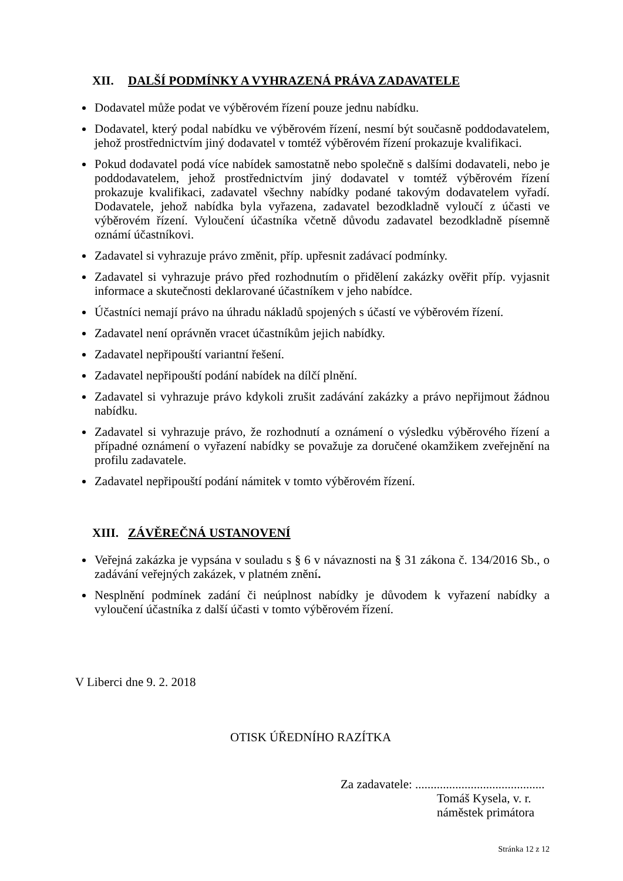XII. DALŠÍ PODMÍNKY A VYHRAZENÁ PRÁVA ZADAVATELE
Dodavatel může podat ve výběrovém řízení pouze jednu nabídku.
Dodavatel, který podal nabídku ve výběrovém řízení, nesmí být současně poddodavatelem, jehož prostřednictvím jiný dodavatel v tomtéž výběrovém řízení prokazuje kvalifikaci.
Pokud dodavatel podá více nabídek samostatně nebo společně s dalšími dodavateli, nebo je poddodavatelem, jehož prostřednictvím jiný dodavatel v tomtéž výběrovém řízení prokazuje kvalifikaci, zadavatel všechny nabídky podané takovým dodavatelem vyřadí. Dodavatele, jehož nabídka byla vyřazena, zadavatel bezodkladně vyloučí z účasti ve výběrovém řízení. Vyloučení účastníka včetně důvodu zadavatel bezodkladně písemně oznámí účastníkovi.
Zadavatel si vyhrazuje právo změnit, příp. upřesnit zadávací podmínky.
Zadavatel si vyhrazuje právo před rozhodnutím o přidělení zakázky ověřit příp. vyjasnit informace a skutečnosti deklarované účastníkem v jeho nabídce.
Účastníci nemají právo na úhradu nákladů spojených s účastí ve výběrovém řízení.
Zadavatel není oprávněn vracet účastníkům jejich nabídky.
Zadavatel nepřipouští variantní řešení.
Zadavatel nepřipouští podání nabídek na dílčí plnění.
Zadavatel si vyhrazuje právo kdykoli zrušit zadávání zakázky a právo nepřijmout žádnou nabídku.
Zadavatel si vyhrazuje právo, že rozhodnutí a oznámení o výsledku výběrového řízení a případné oznámení o vyřazení nabídky se považuje za doručené okamžikem zveřejnění na profilu zadavatele.
Zadavatel nepřipouští podání námitek v tomto výběrovém řízení.
XIII. ZÁVĚREČNÁ USTANOVENÍ
Veřejná zakázka je vypsána v souladu s § 6 v návaznosti na § 31 zákona č. 134/2016 Sb., o zadávání veřejných zakázek, v platném znění.
Nesplnění podmínek zadání či neúplnost nabídky je důvodem k vyřazení nabídky a vyloučení účastníka z další účasti v tomto výběrovém řízení.
V Liberci dne 9. 2. 2018
OTISK ÚŘEDNÍHO RAZÍTKA
Za zadavatele: ..........................................
Tomáš Kysela, v. r.
náměstek primátora
Stránka 12 z 12